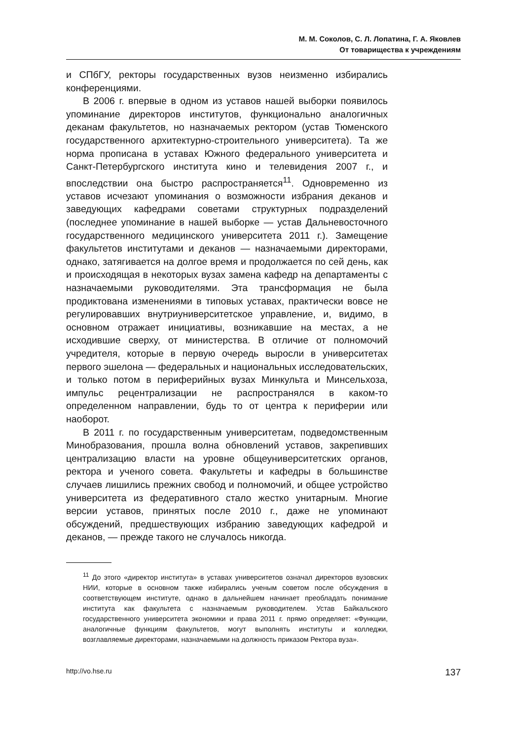М. М. Соколов, С. Л. Лопатина, Г. А. Яковлев
От товарищества к учреждениям
и СПбГУ, ректоры государственных вузов неизменно избирались конференциями.
В 2006 г. впервые в одном из уставов нашей выборки появилось упоминание директоров институтов, функционально аналогичных деканам факультетов, но назначаемых ректором (устав Тюменского государственного архитектурно-строительного университета). Та же норма прописана в уставах Южного федерального университета и Санкт-Петербургского института кино и телевидения 2007 г., и впоследствии она быстро распространяется<sup>11</sup>. Одновременно из уставов исчезают упоминания о возможности избрания деканов и заведующих кафедрами советами структурных подразделений (последнее упоминание в нашей выборке — устав Дальневосточного государственного медицинского университета 2011 г.). Замещение факультетов институтами и деканов — назначаемыми директорами, однако, затягивается на долгое время и продолжается по сей день, как и происходящая в некоторых вузах замена кафедр на департаменты с назначаемыми руководителями. Эта трансформация не была продиктована изменениями в типовых уставах, практически вовсе не регулировавших внутриуниверситетское управление, и, видимо, в основном отражает инициативы, возникавшие на местах, а не исходившие сверху, от министерства. В отличие от полномочий учредителя, которые в первую очередь выросли в университетах первого эшелона — федеральных и национальных исследовательских, и только потом в периферийных вузах Минкульта и Минсельхоза, импульс рецентрализации не распространялся в каком-то определенном направлении, будь то от центра к периферии или наоборот.
В 2011 г. по государственным университетам, подведомственным Минобразования, прошла волна обновлений уставов, закрепивших централизацию власти на уровне общеуниверситетских органов, ректора и ученого совета. Факультеты и кафедры в большинстве случаев лишились прежних свобод и полномочий, и общее устройство университета из федеративного стало жестко унитарным. Многие версии уставов, принятых после 2010 г., даже не упоминают обсуждений, предшествующих избранию заведующих кафедрой и деканов, — прежде такого не случалось никогда.
<sup>11</sup> До этого «директор института» в уставах университетов означал директоров вузовских НИИ, которые в основном также избирались ученым советом после обсуждения в соответствующем институте, однако в дальнейшем начинает преобладать понимание института как факультета с назначаемым руководителем. Устав Байкальского государственного университета экономики и права 2011 г. прямо определяет: «Функции, аналогичные функциям факультетов, могут выполнять институты и колледжи, возглавляемые директорами, назначаемыми на должность приказом Ректора вуза».
http://vo.hse.ru 137